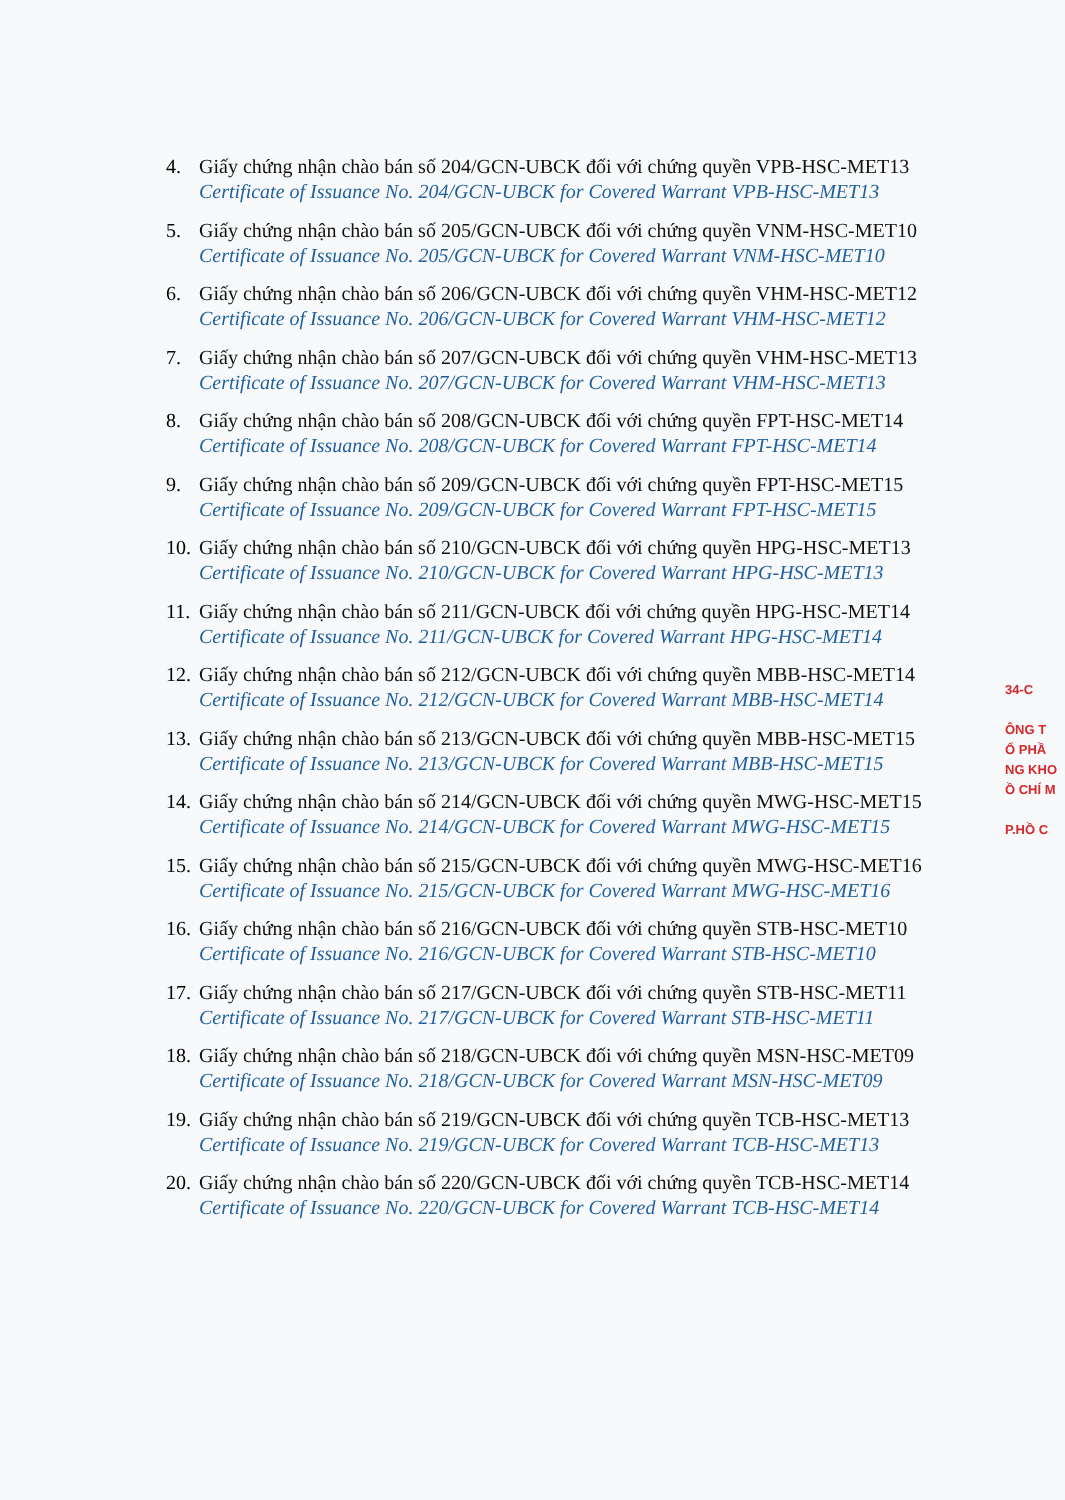4. Giấy chứng nhận chào bán số 204/GCN-UBCK đối với chứng quyền VPB-HSC-MET13
Certificate of Issuance No. 204/GCN-UBCK for Covered Warrant VPB-HSC-MET13
5. Giấy chứng nhận chào bán số 205/GCN-UBCK đối với chứng quyền VNM-HSC-MET10
Certificate of Issuance No. 205/GCN-UBCK for Covered Warrant VNM-HSC-MET10
6. Giấy chứng nhận chào bán số 206/GCN-UBCK đối với chứng quyền VHM-HSC-MET12
Certificate of Issuance No. 206/GCN-UBCK for Covered Warrant VHM-HSC-MET12
7. Giấy chứng nhận chào bán số 207/GCN-UBCK đối với chứng quyền VHM-HSC-MET13
Certificate of Issuance No. 207/GCN-UBCK for Covered Warrant VHM-HSC-MET13
8. Giấy chứng nhận chào bán số 208/GCN-UBCK đối với chứng quyền FPT-HSC-MET14
Certificate of Issuance No. 208/GCN-UBCK for Covered Warrant FPT-HSC-MET14
9. Giấy chứng nhận chào bán số 209/GCN-UBCK đối với chứng quyền FPT-HSC-MET15
Certificate of Issuance No. 209/GCN-UBCK for Covered Warrant FPT-HSC-MET15
10.
Giấy chứng nhận chào bán số 210/GCN-UBCK đối với chứng quyền HPG-HSC-MET13
Certificate of Issuance No. 210/GCN-UBCK for Covered Warrant HPG-HSC-MET13
11.
Giấy chứng nhận chào bán số 211/GCN-UBCK đối với chứng quyền HPG-HSC-MET14
Certificate of Issuance No. 211/GCN-UBCK for Covered Warrant HPG-HSC-MET14
12.
Giấy chứng nhận chào bán số 212/GCN-UBCK đối với chứng quyền MBB-HSC-MET14
Certificate of Issuance No. 212/GCN-UBCK for Covered Warrant MBB-HSC-MET14
13.
Giấy chứng nhận chào bán số 213/GCN-UBCK đối với chứng quyền MBB-HSC-MET15
Certificate of Issuance No. 213/GCN-UBCK for Covered Warrant MBB-HSC-MET15
14.
Giấy chứng nhận chào bán số 214/GCN-UBCK đối với chứng quyền MWG-HSC-MET15
Certificate of Issuance No. 214/GCN-UBCK for Covered Warrant MWG-HSC-MET15
15.
Giấy chứng nhận chào bán số 215/GCN-UBCK đối với chứng quyền MWG-HSC-MET16
Certificate of Issuance No. 215/GCN-UBCK for Covered Warrant MWG-HSC-MET16
16.
Giấy chứng nhận chào bán số 216/GCN-UBCK đối với chứng quyền STB-HSC-MET10
Certificate of Issuance No. 216/GCN-UBCK for Covered Warrant STB-HSC-MET10
17.
Giấy chứng nhận chào bán số 217/GCN-UBCK đối với chứng quyền STB-HSC-MET11
Certificate of Issuance No. 217/GCN-UBCK for Covered Warrant STB-HSC-MET11
18.
Giấy chứng nhận chào bán số 218/GCN-UBCK đối với chứng quyền MSN-HSC-MET09
Certificate of Issuance No. 218/GCN-UBCK for Covered Warrant MSN-HSC-MET09
19.
Giấy chứng nhận chào bán số 219/GCN-UBCK đối với chứng quyền TCB-HSC-MET13
Certificate of Issuance No. 219/GCN-UBCK for Covered Warrant TCB-HSC-MET13
20.
Giấy chứng nhận chào bán số 220/GCN-UBCK đối với chứng quyền TCB-HSC-MET14
Certificate of Issuance No. 220/GCN-UBCK for Covered Warrant TCB-HSC-MET14
34-C
ÔNG T
Ổ PHẦ
NG KHO
Ồ CHÍ M
P.HỒ C